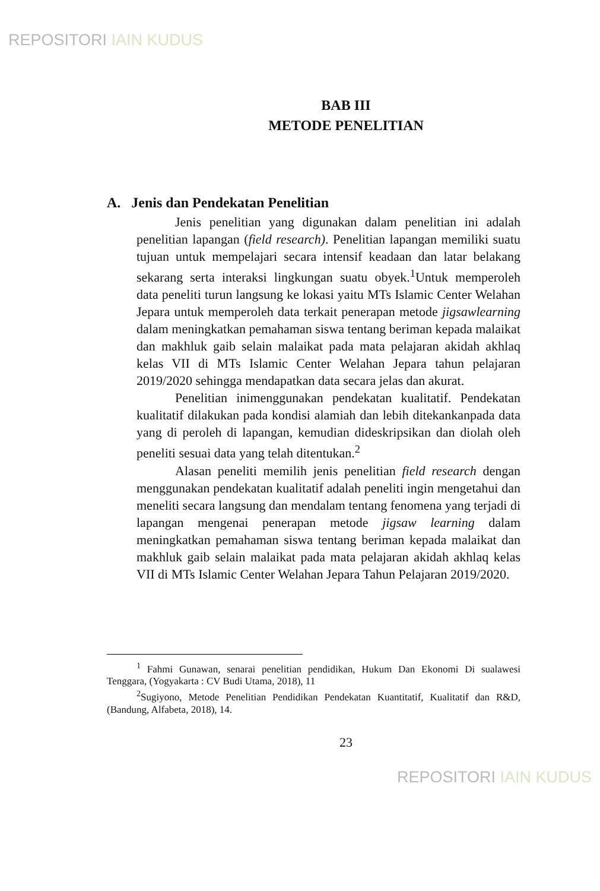REPOSITORI IAIN KUDUS
BAB III
METODE PENELITIAN
A. Jenis dan Pendekatan Penelitian
Jenis penelitian yang digunakan dalam penelitian ini adalah penelitian lapangan (field research). Penelitian lapangan memiliki suatu tujuan untuk mempelajari secara intensif keadaan dan latar belakang sekarang serta interaksi lingkungan suatu obyek.<sup>1</sup>Untuk memperoleh data peneliti turun langsung ke lokasi yaitu MTs Islamic Center Welahan Jepara untuk memperoleh data terkait penerapan metode jigsawlearning dalam meningkatkan pemahaman siswa tentang beriman kepada malaikat dan makhluk gaib selain malaikat pada mata pelajaran akidah akhlaq kelas VII di MTs Islamic Center Welahan Jepara tahun pelajaran 2019/2020 sehingga mendapatkan data secara jelas dan akurat.
Penelitian inimenggunakan pendekatan kualitatif. Pendekatan kualitatif dilakukan pada kondisi alamiah dan lebih ditekankanpada data yang di peroleh di lapangan, kemudian dideskripsikan dan diolah oleh peneliti sesuai data yang telah ditentukan.<sup>2</sup>
Alasan peneliti memilih jenis penelitian field research dengan menggunakan pendekatan kualitatif adalah peneliti ingin mengetahui dan meneliti secara langsung dan mendalam tentang fenomena yang terjadi di lapangan mengenai penerapan metode jigsaw learning dalam meningkatkan pemahaman siswa tentang beriman kepada malaikat dan makhluk gaib selain malaikat pada mata pelajaran akidah akhlaq kelas VII di MTs Islamic Center Welahan Jepara Tahun Pelajaran 2019/2020.
<sup>1</sup> Fahmi Gunawan, senarai penelitian pendidikan, Hukum Dan Ekonomi Di sualawesi Tenggara, (Yogyakarta : CV Budi Utama, 2018), 11
<sup>2</sup> Sugiyono, Metode Penelitian Pendidikan Pendekatan Kuantitatif, Kualitatif dan R&D, (Bandung, Alfabeta, 2018), 14.
23
REPOSITORI IAIN KUDUS